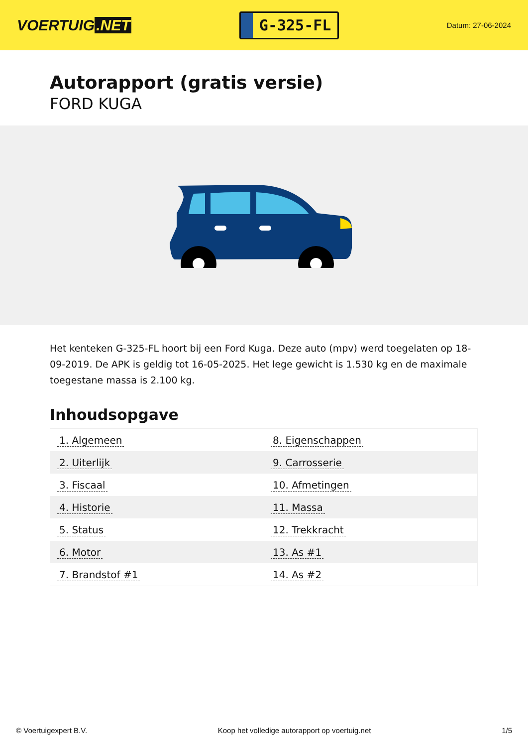VOERTUIG.NET
G-325-FL
Datum: 27-06-2024
Autorapport (gratis versie)
FORD KUGA
Het kenteken G-325-FL hoort bij een Ford Kuga. Deze auto (mpv) werd toegelaten op 18-09-2019. De APK is geldig tot 16-05-2025. Het lege gewicht is 1.530 kg en de maximale toegestane massa is 2.100 kg.
Inhoudsopgave
| 1. Algemeen | 8. Eigenschappen |
| 2. Uiterlijk | 9. Carrosserie |
| 3. Fiscaal | 10. Afmetingen |
| 4. Historie | 11. Massa |
| 5. Status | 12. Trekkracht |
| 6. Motor | 13. As #1 |
| 7. Brandstof #1 | 14. As #2 |
© Voertuigexpert B.V. Koop het volledige autorapport op voertuig.net
1/5